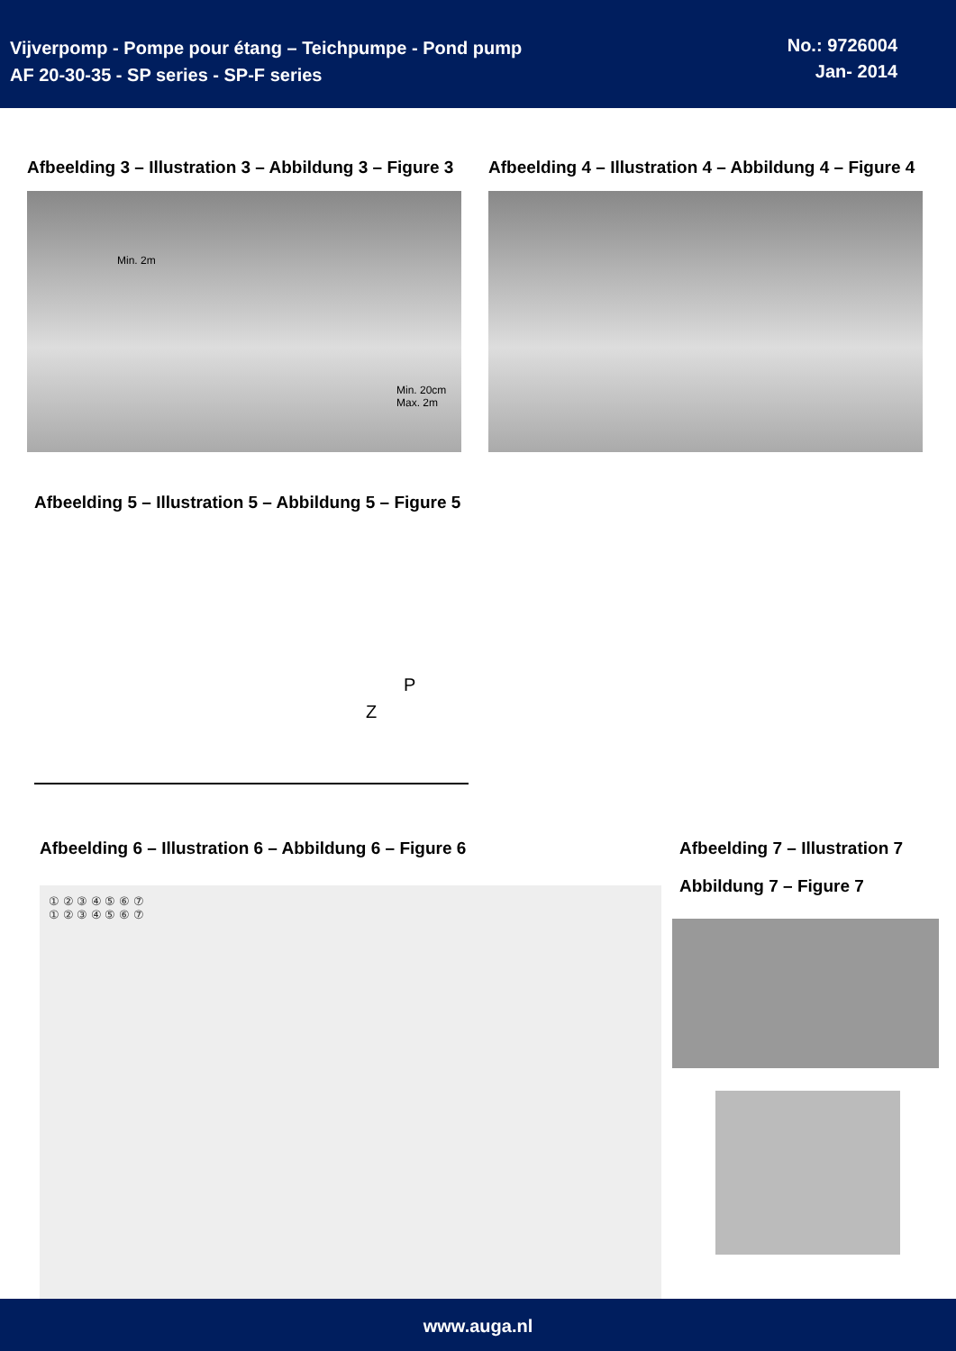Vijverpomp - Pompe pour étang – Teichpumpe - Pond pump
AF 20-30-35 - SP series - SP-F series
No.: 9726004
Jan- 2014
Afbeelding 3 – Illustration 3 – Abbildung 3 – Figure 3
Min. 2m
Min. 20cm
Max. 2m
Afbeelding 4 – Illustration 4 – Abbildung 4 – Figure 4
Afbeelding 5 – Illustration 5 – Abbildung 5 – Figure 5
P
Z
Afbeelding 6 – Illustration 6 – Abbildung 6 – Figure 6
① ② ③ ④ ⑤ ⑥ ⑦
① ② ③ ④ ⑤ ⑥ ⑦
Afbeelding 7 – Illustration 7
Abbildung 7 – Figure 7
www.auga.nl